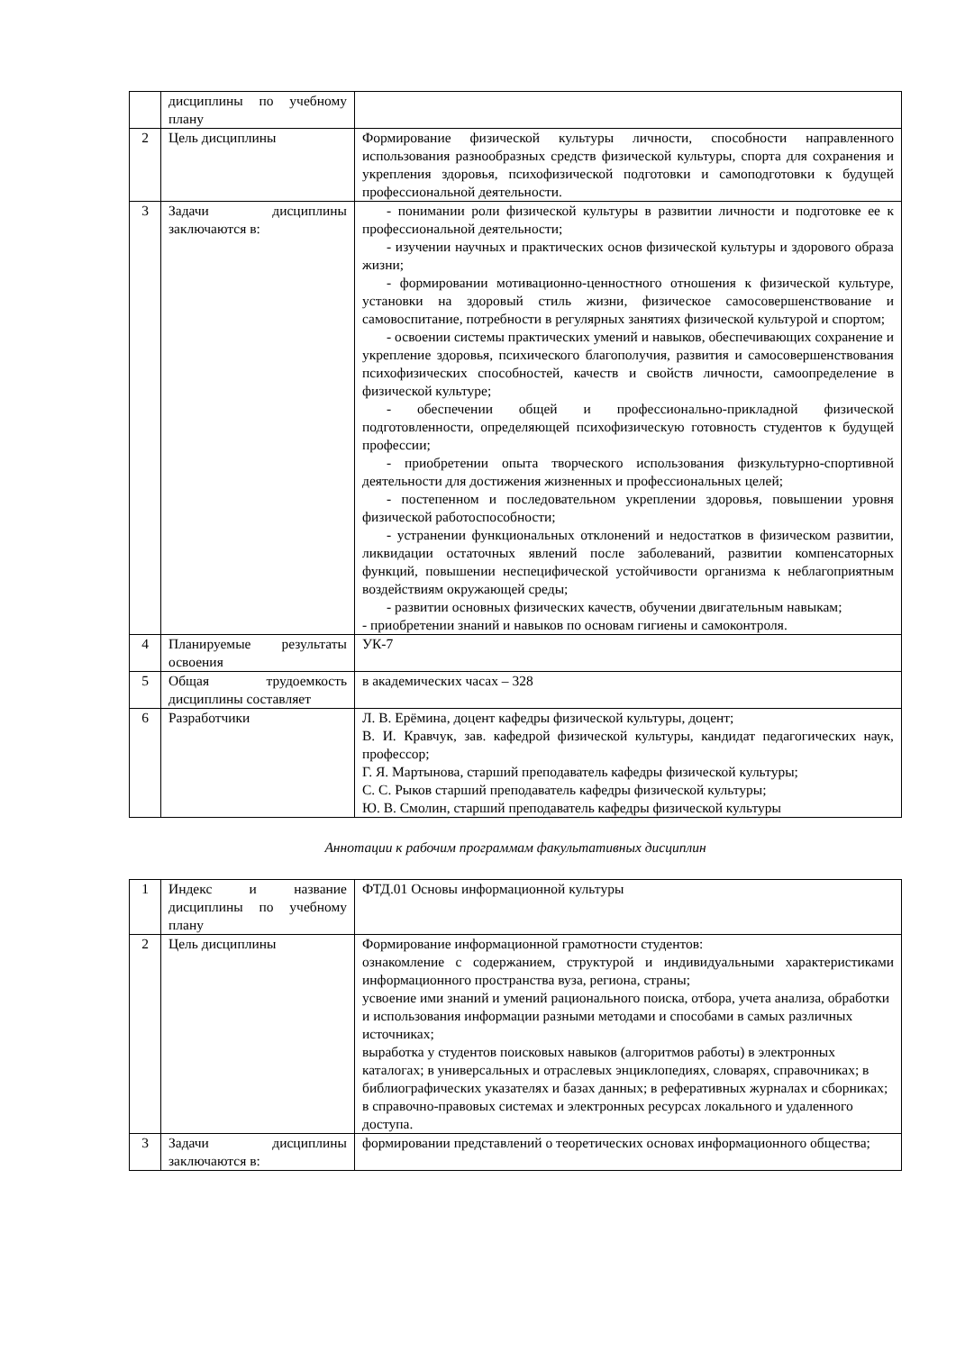| | дисциплины по учебному плану | |
| 2 | Цель дисциплины | Формирование физической культуры личности, способности направленного использования разнообразных средств физической культуры, спорта для сохранения и укрепления здоровья, психофизической подготовки и самоподготовки к будущей профессиональной деятельности. |
| 3 | Задачи дисциплины заключаются в: | - понимании роли физической культуры в развитии личности и подготовке ее к профессиональной деятельности; - изучении научных и практических основ физической культуры и здорового образа жизни; - формировании мотивационно-ценностного отношения к физической культуре, установки на здоровый стиль жизни, физическое самосовершенствование и самовоспитание, потребности в регулярных занятиях физической культурой и спортом; - освоении системы практических умений и навыков, обеспечивающих сохранение и укрепление здоровья, психического благополучия, развития и самосовершенствования психофизических способностей, качеств и свойств личности, самоопределение в физической культуре; - обеспечении общей и профессионально-прикладной физической подготовленности, определяющей психофизическую готовность студентов к будущей профессии; - приобретении опыта творческого использования физкультурно-спортивной деятельности для достижения жизненных и профессиональных целей; - постепенном и последовательном укреплении здоровья, повышении уровня физической работоспособности; - устранении функциональных отклонений и недостатков в физическом развитии, ликвидации остаточных явлений после заболеваний, развитии компенсаторных функций, повышении неспецифической устойчивости организма к неблагоприятным воздействиям окружающей среды; - развитии основных физических качеств, обучении двигательным навыкам; - приобретении знаний и навыков по основам гигиены и самоконтроля. |
| 4 | Планируемые результаты освоения | УК-7 |
| 5 | Общая трудоемкость дисциплины составляет | в академических часах – 328 |
| 6 | Разработчики | Л. В. Ерёмина, доцент кафедры физической культуры, доцент; В. И. Кравчук, зав. кафедрой физической культуры, кандидат педагогических наук, профессор; Г. Я. Мартынова, старший преподаватель кафедры физической культуры; С. С. Рыков старший преподаватель кафедры физической культуры; Ю. В. Смолин, старший преподаватель кафедры физической культуры |
Аннотации к рабочим программам факультативных дисциплин
| 1 | Индекс и название дисциплины по учебному плану | ФТД.01 Основы информационной культуры |
| 2 | Цель дисциплины | Формирование информационной грамотности студентов: ознакомление с содержанием, структурой и индивидуальными характеристиками информационного пространства вуза, региона, страны; усвоение ими знаний и умений рационального поиска, отбора, учета анализа, обработки и использования информации разными методами и способами в самых различных источниках; выработка у студентов поисковых навыков (алгоритмов работы) в электронных каталогах; в универсальных и отраслевых энциклопедиях, словарях, справочниках; в библиографических указателях и базах данных; в реферативных журналах и сборниках; в справочно-правовых системах и электронных ресурсах локального и удаленного доступа. |
| 3 | Задачи дисциплины заключаются в: | формировании представлений о теоретических основах информационного общества; |